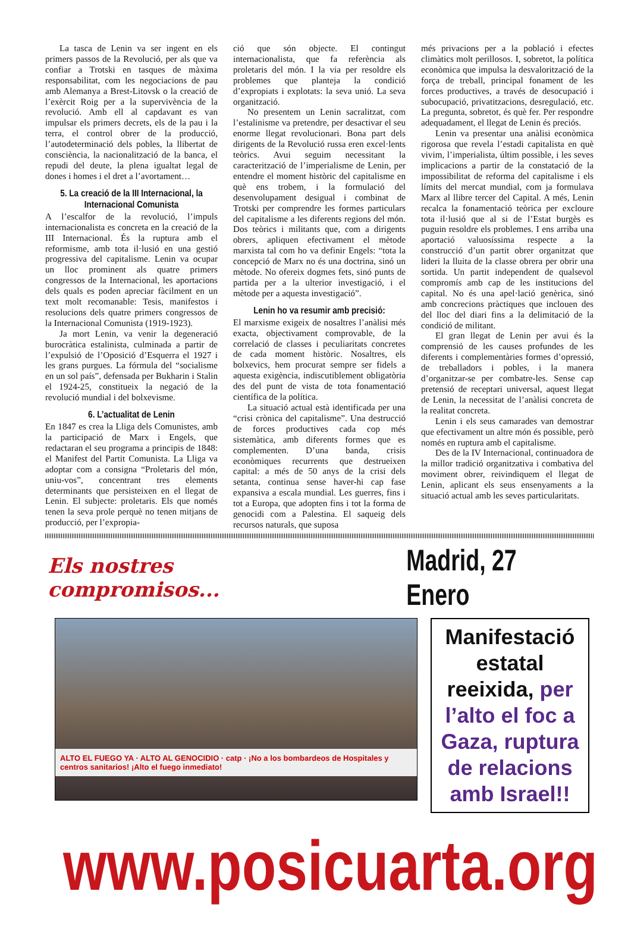La tasca de Lenin va ser ingent en els primers passos de la Revolució, per als que va confiar a Trotski en tasques de màxima responsabilitat, com les negociacions de pau amb Alemanya a Brest-Litovsk o la creació de l’exèrcit Roig per a la supervivència de la revolució. Amb ell al capdavant es van impulsar els primers decrets, els de la pau i la terra, el control obrer de la producció, l’autodeterminació dels pobles, la llibertat de consciència, la nacionalització de la banca, el repudi del deute, la plena igualtat legal de dones i homes i el dret a l’avortament…
5. La creació de la III Internacional, la Internacional Comunista
A l’escalfor de la revolució, l’impuls internacionalista es concreta en la creació de la III Internacional. És la ruptura amb el reformisme, amb tota il·lusió en una gestió progressiva del capitalisme. Lenin va ocupar un lloc prominent als quatre primers congressos de la Internacional, les aportacions dels quals es poden apreciar fàcilment en un text molt recomanable: Tesis, manifestos i resolucions dels quatre primers congressos de la Internacional Comunista (1919-1923).
Ja mort Lenin, va venir la degeneració burocràtica estalinista, culminada a partir de l’expulsió de l’Oposició d’Esquerra el 1927 i les grans purgues. La fórmula del “socialisme en un sol país”, defensada per Bukharin i Stalin el 1924-25, constitueix la negació de la revolució mundial i del bolxevisme.
6. L’actualitat de Lenin
En 1847 es crea la Lliga dels Comunistes, amb la participació de Marx i Engels, que redactaran el seu programa a principis de 1848: el Manifest del Partit Comunista. La Lliga va adoptar com a consigna “Proletaris del món, uniu-vos”, concentrant tres elements determinants que persisteixen en el llegat de Lenin. El subjecte: proletaris. Els que només tenen la seva prole perquè no tenen mitjans de producció, per l’expropia-
ció que són objecte. El contingut internacionalista, que fa referència als proletaris del món. I la via per resoldre els problemes que planteja la condició d’expropiats i explotats: la seva unió. La seva organització.
No presentem un Lenin sacralitzat, com l’estalinisme va pretendre, per desactivar el seu enorme llegat revolucionari. Bona part dels dirigents de la Revolució russa eren excel·lents teòrics. Avui seguim necessitant la caracterització de l’imperialisme de Lenin, per entendre el moment històric del capitalisme en què ens trobem, i la formulació del desenvolupament desigual i combinat de Trotski per comprendre les formes particulars del capitalisme a les diferents regions del món. Dos teòrics i militants que, com a dirigents obrers, apliquen efectivament el mètode marxista tal com ho va definir Engels: “tota la concepció de Marx no és una doctrina, sinó un mètode. No ofereix dogmes fets, sinó punts de partida per a la ulterior investigació, i el mètode per a aquesta investigació”.
Lenin ho va resumir amb precisió:
El marxisme exigeix de nosaltres l’anàlisi més exacta, objectivament comprovable, de la correlació de classes i peculiaritats concretes de cada moment històric. Nosaltres, els bolxevics, hem procurat sempre ser fidels a aquesta exigència, indiscutiblement obligatòria des del punt de vista de tota fonamentació científica de la política.
La situació actual està identificada per una “crisi crònica del capitalisme”. Una destrucció de forces productives cada cop més sistemàtica, amb diferents formes que es complementen. D’una banda, crisis econòmiques recurrents que destrueixen capital: a més de 50 anys de la crisi dels setanta, continua sense haver-hi cap fase expansiva a escala mundial. Les guerres, fins i tot a Europa, que adopten fins i tot la forma de genocidi com a Palestina. El saqueig dels recursos naturals, que suposa
més privacions per a la població i efectes climàtics molt perillosos. I, sobretot, la política econòmica que impulsa la desvalorització de la força de treball, principal fonament de les forces productives, a través de desocupació i subocupació, privatitzacions, desregulació, etc. La pregunta, sobretot, és què fer. Per respondre adequadament, el llegat de Lenin és preciós.
Lenin va presentar una anàlisi econòmica rigorosa que revela l’estadi capitalista en què vivim, l’imperialista, últim possible, i les seves implicacions a partir de la constatació de la impossibilitat de reforma del capitalisme i els límits del mercat mundial, com ja formulava Marx al llibre tercer del Capital. A més, Lenin recalca la fonamentació teòrica per excloure tota il·lusió que al si de l’Estat burgès es puguin resoldre els problemes. I ens arriba una aportació valuosíssima respecte a la construcció d’un partit obrer organitzat que lideri la lluita de la classe obrera per obrir una sortida. Un partit independent de qualsevol compromís amb cap de les institucions del capital. No és una apel·lació genèrica, sinó amb concrecions pràctiques que inclouen des del lloc del diari fins a la delimitació de la condició de militant.
El gran llegat de Lenin per avui és la comprensió de les causes profundes de les diferents i complementàries formes d’opressió, de treballadors i pobles, i la manera d’organitzar-se per combatre-les. Sense cap pretensió de receptari universal, aquest llegat de Lenin, la necessitat de l’anàlisi concreta de la realitat concreta.
Lenin i els seus camarades van demostrar que efectivament un altre món és possible, però només en ruptura amb el capitalisme.
Des de la IV Internacional, continuadora de la millor tradició organitzativa i combativa del moviment obrer, reivindiquem el llegat de Lenin, aplicant els seus ensenyaments a la situació actual amb les seves particularitats.
Els nostres compromisos...
Madrid, 27 Enero
ALTO EL FUEGO YA · ALTO AL GENOCIDIO · catp · ¡No a los bombardeos de Hospitales y centros sanitarios! ¡Alto el fuego inmediato!
Manifestació estatal reeixida, per l’alto el foc a Gaza, ruptura de relacions amb Israel!!
www.posicuarta.org